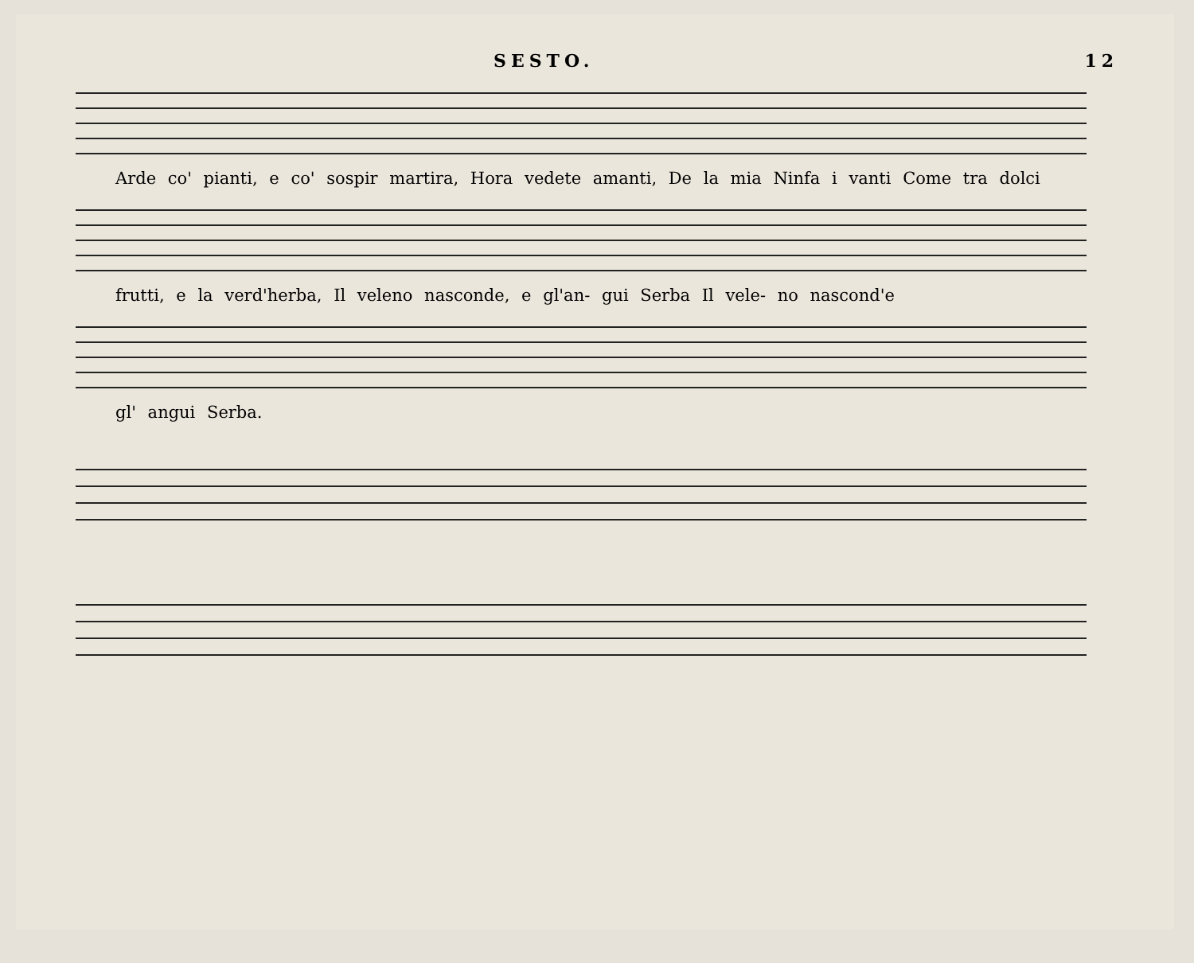SESTO. 12
Arde co' pianti, e co' sospir martira, Hora vedete amanti, De la mia Ninfa i vanti Come tra dolci
frutti, e la verd'herba, Il veleno nasconde, e gl'an- gui Serba Il vele- no nascond'e
gl' angui Serba.